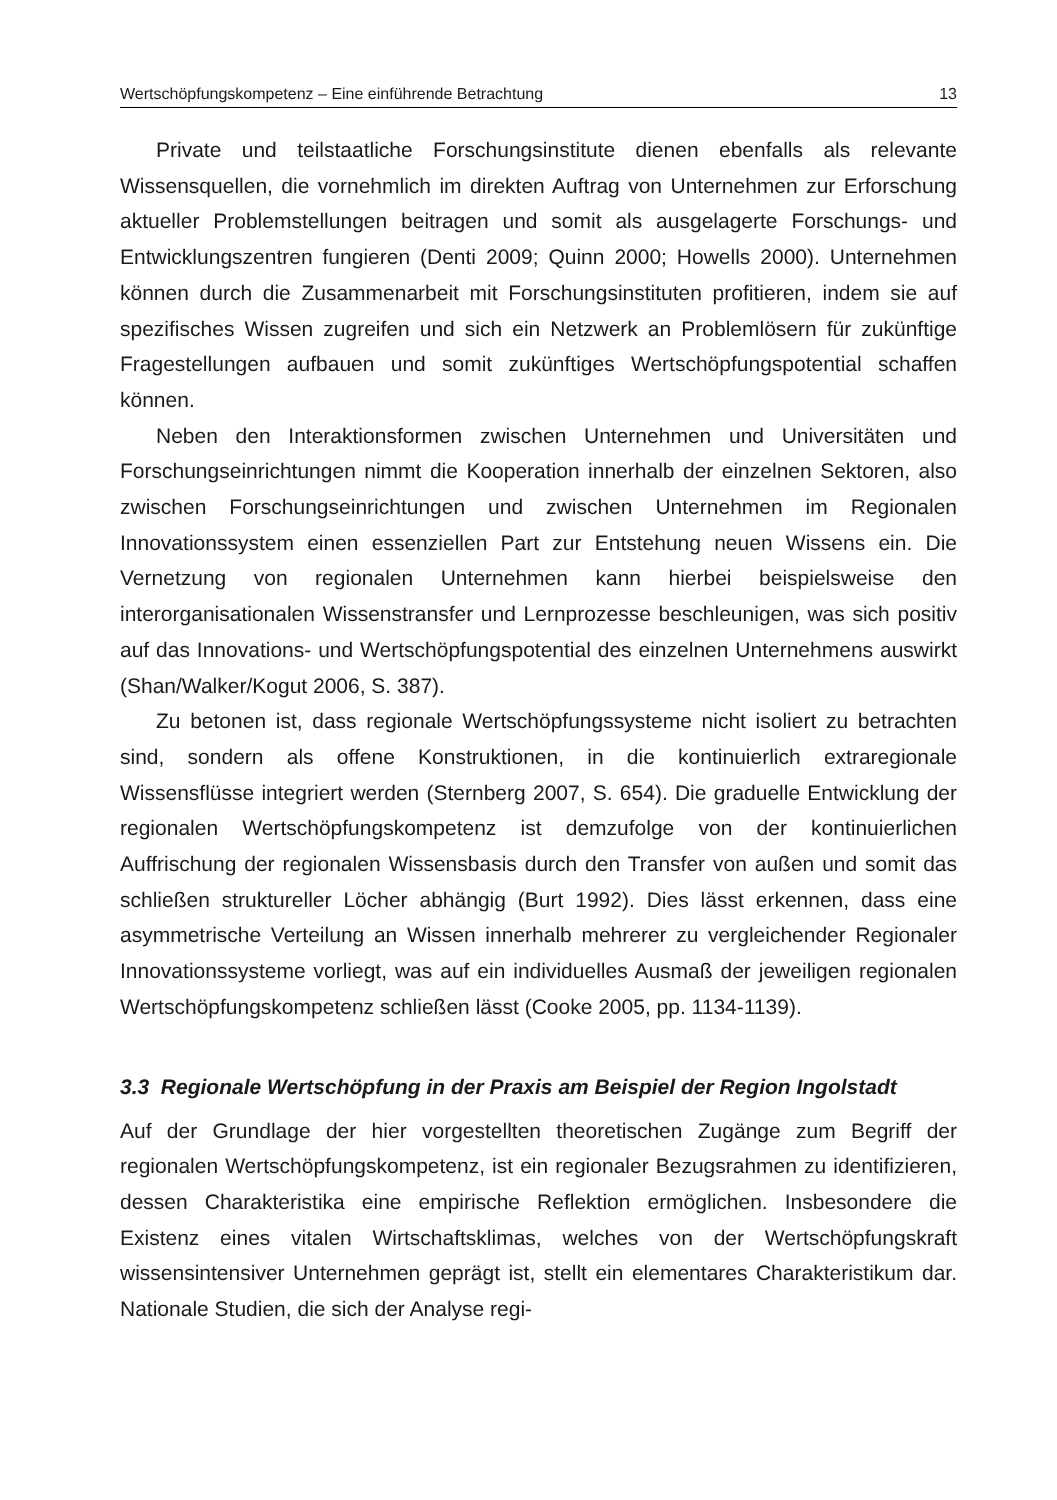Wertschöpfungskompetenz – Eine einführende Betrachtung 13
Private und teilstaatliche Forschungsinstitute dienen ebenfalls als relevante Wissensquellen, die vornehmlich im direkten Auftrag von Unternehmen zur Erforschung aktueller Problemstellungen beitragen und somit als ausgelagerte Forschungs- und Entwicklungszentren fungieren (Denti 2009; Quinn 2000; Howells 2000). Unternehmen können durch die Zusammenarbeit mit Forschungsinstituten profitieren, indem sie auf spezifisches Wissen zugreifen und sich ein Netzwerk an Problemlösern für zukünftige Fragestellungen aufbauen und somit zukünftiges Wertschöpfungspotential schaffen können.
Neben den Interaktionsformen zwischen Unternehmen und Universitäten und Forschungseinrichtungen nimmt die Kooperation innerhalb der einzelnen Sektoren, also zwischen Forschungseinrichtungen und zwischen Unternehmen im Regionalen Innovationssystem einen essenziellen Part zur Entstehung neuen Wissens ein. Die Vernetzung von regionalen Unternehmen kann hierbei beispielsweise den interorganisationalen Wissenstransfer und Lernprozesse beschleunigen, was sich positiv auf das Innovations- und Wertschöpfungspotential des einzelnen Unternehmens auswirkt (Shan/Walker/Kogut 2006, S. 387).
Zu betonen ist, dass regionale Wertschöpfungssysteme nicht isoliert zu betrachten sind, sondern als offene Konstruktionen, in die kontinuierlich extraregionale Wissensflüsse integriert werden (Sternberg 2007, S. 654). Die graduelle Entwicklung der regionalen Wertschöpfungskompetenz ist demzufolge von der kontinuierlichen Auffrischung der regionalen Wissensbasis durch den Transfer von außen und somit das schließen struktureller Löcher abhängig (Burt 1992). Dies lässt erkennen, dass eine asymmetrische Verteilung an Wissen innerhalb mehrerer zu vergleichender Regionaler Innovationssysteme vorliegt, was auf ein individuelles Ausmaß der jeweiligen regionalen Wertschöpfungskompetenz schließen lässt (Cooke 2005, pp. 1134-1139).
3.3 Regionale Wertschöpfung in der Praxis am Beispiel der Region Ingolstadt
Auf der Grundlage der hier vorgestellten theoretischen Zugänge zum Begriff der regionalen Wertschöpfungskompetenz, ist ein regionaler Bezugsrahmen zu identifizieren, dessen Charakteristika eine empirische Reflektion ermöglichen. Insbesondere die Existenz eines vitalen Wirtschaftsklimas, welches von der Wertschöpfungskraft wissensintensiver Unternehmen geprägt ist, stellt ein elementares Charakteristikum dar. Nationale Studien, die sich der Analyse regi-